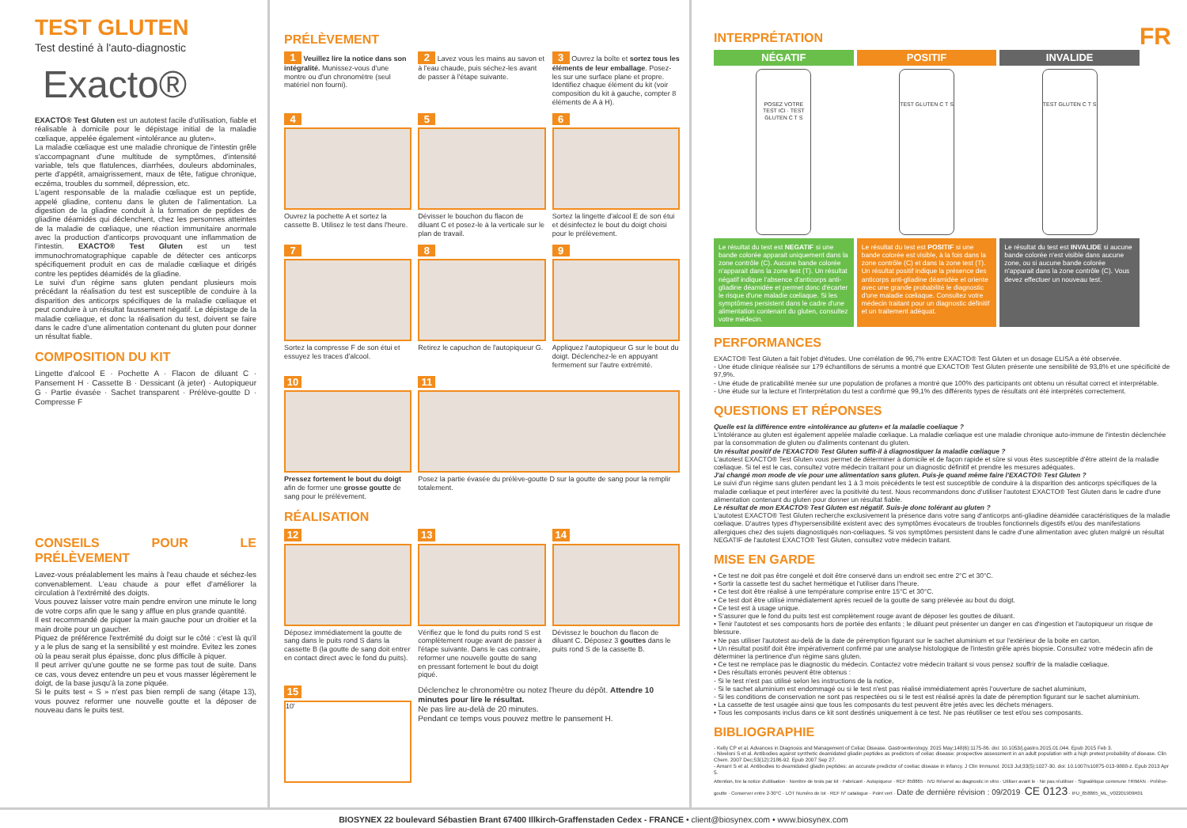TEST GLUTEN
Test destiné à l'auto-diagnostic
Exacto®
EXACTO® Test Gluten est un autotest facile d'utilisation, fiable et réalisable à domicile pour le dépistage initial de la maladie cœliaque, appelée également «intolérance au gluten».
La maladie cœliaque est une maladie chronique de l'intestin grêle s'accompagnant d'une multitude de symptômes, d'intensité variable, tels que flatulences, diarrhées, douleurs abdominales, perte d'appétit, amaigrissement, maux de tête, fatigue chronique, eczéma, troubles du sommeil, dépression, etc.
L'agent responsable de la maladie cœliaque est un peptide, appelé gliadine, contenu dans le gluten de l'alimentation. La digestion de la gliadine conduit à la formation de peptides de gliadine déamidés qui déclenchent, chez les personnes atteintes de la maladie de cœliaque, une réaction immunitaire anormale avec la production d'anticorps provoquant une inflammation de l'intestin. EXACTO® Test Gluten est un test immunochromatographique capable de détecter ces anticorps spécifiquement produit en cas de maladie cœliaque et dirigés contre les peptides déamidés de la gliadine.
Le suivi d'un régime sans gluten pendant plusieurs mois précédant la réalisation du test est susceptible de conduire à la disparition des anticorps spécifiques de la maladie cœliaque et peut conduire à un résultat faussement négatif. Le dépistage de la maladie cœliaque, et donc la réalisation du test, doivent se faire dans le cadre d'une alimentation contenant du gluten pour donner un résultat fiable.
COMPOSITION DU KIT
Lingette d'alcool E · Pochette A · Flacon de diluant C · Pansement H · Cassette B · Dessicant (à jeter) · Autopiqueur G · Partie évasée · Sachet transparent · Prélève-goutte D · Compresse F
CONSEILS POUR LE PRÉLÈVEMENT
Lavez-vous préalablement les mains à l'eau chaude et séchez-les convenablement. L'eau chaude a pour effet d'améliorer la circulation à l'extrémité des doigts.
Vous pouvez laisser votre main pendre environ une minute le long de votre corps afin que le sang y afflue en plus grande quantité.
Il est recommandé de piquer la main gauche pour un droitier et la main droite pour un gaucher.
Piquez de préférence l'extrémité du doigt sur le côté : c'est là qu'il y a le plus de sang et la sensibilité y est moindre. Evitez les zones où la peau serait plus épaisse, donc plus difficile à piquer.
Il peut arriver qu'une goutte ne se forme pas tout de suite. Dans ce cas, vous devez entendre un peu et vous masser légèrement le doigt, de la base jusqu'à la zone piquée.
Si le puits test « S » n'est pas bien rempli de sang (étape 13), vous pouvez reformer une nouvelle goutte et la déposer de nouveau dans le puits test.
PRÉLÈVEMENT
1 Veuillez lire la notice dans son intégralité. Munissez-vous d'une montre ou d'un chronomètre (seul matériel non fourni).
2 Lavez vous les mains au savon et à l'eau chaude, puis séchez-les avant de passer à l'étape suivante.
3 Ouvrez la boîte et sortez tous les éléments de leur emballage. Posez-les sur une surface plane et propre. Identifiez chaque élément du kit (voir composition du kit à gauche, compter 8 éléments de A à H).
4
Ouvrez la pochette A et sortez la cassette B. Utilisez le test dans l'heure.
5
Dévisser le bouchon du flacon de diluant C et posez-le à la verticale sur le plan de travail.
6
Sortez la lingette d'alcool E de son étui et désinfectez le bout du doigt choisi pour le prélèvement.
7
Sortez la compresse F de son étui et essuyez les traces d'alcool.
8
Retirez le capuchon de l'autopiqueur G.
9
Appliquez l'autopiqueur G sur le bout du doigt. Déclenchez-le en appuyant fermement sur l'autre extrémité.
10
Pressez fortement le bout du doigt afin de former une grosse goutte de sang pour le prélèvement.
11
Posez la partie évasée du prélève-goutte D sur la goutte de sang pour la remplir totalement.
RÉALISATION
12
Déposez immédiatement la goutte de sang dans le puits rond S dans la cassette B (la goutte de sang doit entrer en contact direct avec le fond du puits).
13
Vérifiez que le fond du puits rond S est complètement rouge avant de passer à l'étape suivante. Dans le cas contraire, reformer une nouvelle goutte de sang en pressant fortement le bout du doigt piqué.
14
Dévissez le bouchon du flacon de diluant C. Déposez 3 gouttes dans le puits rond S de la cassette B.
15
10'
Déclenchez le chronomètre ou notez l'heure du dépôt. Attendre 10 minutes pour lire le résultat.
Ne pas lire au-delà de 20 minutes.
Pendant ce temps vous pouvez mettre le pansement H.
FR
INTERPRÉTATION
NÉGATIF
POSEZ VOTRE TEST ICI · TEST GLUTEN C T S
Le résultat du test est NEGATIF si une bande colorée apparait uniquement dans la zone contrôle (C). Aucune bande colorée n'apparait dans la zone test (T). Un résultat négatif indique l'absence d'anticorps anti-gliadine déamidée et permet donc d'écarter le risque d'une maladie cœliaque. Si les symptômes persistent dans le cadre d'une alimentation contenant du gluten, consultez votre médecin.
POSITIF
TEST GLUTEN C T S
Le résultat du test est POSITIF si une bande colorée est visible, à la fois dans la zone contrôle (C) et dans la zone test (T). Un résultat positif indique la présence des anticorps anti-gliadine déamidée et oriente avec une grande probabilité le diagnostic d'une maladie cœliaque. Consultez votre médecin traitant pour un diagnostic définitif et un traitement adéquat.
INVALIDE
TEST GLUTEN C T S
Le résultat du test est INVALIDE si aucune bande colorée n'est visible dans aucune zone, ou si aucune bande colorée n'apparait dans la zone contrôle (C). Vous devez effectuer un nouveau test.
PERFORMANCES
EXACTO® Test Gluten a fait l'objet d'études. Une corrélation de 96,7% entre EXACTO® Test Gluten et un dosage ELISA a été observée.
- Une étude clinique réalisée sur 179 échantillons de sérums a montré que EXACTO® Test Gluten présente une sensibilité de 93,8% et une spécificité de 97,9%.
- Une étude de praticabilité menée sur une population de profanes a montré que 100% des participants ont obtenu un résultat correct et interprétable.
- Une étude sur la lecture et l'interprétation du test a confirmé que 99,1% des différents types de résultats ont été interprétés correctement.
QUESTIONS ET RÉPONSES
Quelle est la différence entre «intolérance au gluten» et la maladie coeliaque ?
L'intolérance au gluten est également appelée maladie cœliaque. La maladie cœliaque est une maladie chronique auto-immune de l'intestin déclenchée par la consommation de gluten ou d'aliments contenant du gluten.
Un résultat positif de l'EXACTO® Test Gluten suffit-il à diagnostiquer la maladie cœliaque ?
L'autotest EXACTO® Test Gluten vous permet de déterminer à domicile et de façon rapide et sûre si vous êtes susceptible d'être atteint de la maladie cœliaque. Si tel est le cas, consultez votre médecin traitant pour un diagnostic définitif et prendre les mesures adéquates.
J'ai changé mon mode de vie pour une alimentation sans gluten. Puis-je quand même faire l'EXACTO® Test Gluten ?
Le suivi d'un régime sans gluten pendant les 1 à 3 mois précédents le test est susceptible de conduire à la disparition des anticorps spécifiques de la maladie cœliaque et peut interférer avec la positivité du test. Nous recommandons donc d'utiliser l'autotest EXACTO® Test Gluten dans le cadre d'une alimentation contenant du gluten pour donner un résultat fiable.
Le résultat de mon EXACTO® Test Gluten est négatif. Suis-je donc tolérant au gluten ?
L'autotest EXACTO® Test Gluten recherche exclusivement la présence dans votre sang d'anticorps anti-gliadine déamidée caractéristiques de la maladie cœliaque. D'autres types d'hypersensibilité existent avec des symptômes évocateurs de troubles fonctionnels digestifs et/ou des manifestations allergiques chez des sujets diagnostiqués non-cœliaques. Si vos symptômes persistent dans le cadre d'une alimentation avec gluten malgré un résultat NEGATIF de l'autotest EXACTO® Test Gluten, consultez votre médecin traitant.
MISE EN GARDE
• Ce test ne doit pas être congelé et doit être conservé dans un endroit sec entre 2°C et 30°C.
• Sortir la cassette test du sachet hermétique et l'utiliser dans l'heure.
• Ce test doit être réalisé à une température comprise entre 15°C et 30°C.
• Ce test doit être utilisé immédiatement après recueil de la goutte de sang prélevée au bout du doigt.
• Ce test est à usage unique.
• S'assurer que le fond du puits test est complètement rouge avant de déposer les gouttes de diluant.
• Tenir l'autotest et ses composants hors de portée des enfants ; le diluant peut présenter un danger en cas d'ingestion et l'autopiqueur un risque de blessure.
• Ne pas utiliser l'autotest au-delà de la date de péremption figurant sur le sachet aluminium et sur l'extérieur de la boite en carton.
• Un résultat positif doit être impérativement confirmé par une analyse histologique de l'intestin grêle après biopsie. Consultez votre médecin afin de déterminer la pertinence d'un régime sans gluten.
• Ce test ne remplace pas le diagnostic du médecin. Contactez votre médecin traitant si vous pensez souffrir de la maladie cœliaque.
• Des résultats erronés peuvent être obtenus :
- Si le test n'est pas utilisé selon les instructions de la notice,
- Si le sachet aluminium est endommagé ou si le test n'est pas réalisé immédiatement après l'ouverture de sachet aluminium,
- Si les conditions de conservation ne sont pas respectées ou si le test est réalisé après la date de péremption figurant sur le sachet aluminium.
• La cassette de test usagée ainsi que tous les composants du test peuvent être jetés avec les déchets ménagers.
• Tous les composants inclus dans ce kit sont destinés uniquement à ce test. Ne pas réutiliser ce test et/ou ses composants.
BIBLIOGRAPHIE
- Kelly CP et al. Advances in Diagnosis and Management of Celiac Disease. Gastroenterology. 2015 May;148(6):1175-86. doi: 10.1053/j.gastro.2015.01.044. Epub 2015 Feb 3.
- Niveloni S et al. Antibodies against synthetic deamidated gliadin peptides as predictors of celiac disease: prospective assessment in an adult population with a high pretest probability of disease. Clin Chem. 2007 Dec;53(12):2186-92. Epub 2007 Sep 27.
- Amarri S et al. Antibodies to deamidated gliadin peptides: an accurate predictor of coeliac disease in infancy. J Clin Immunol. 2013 Jul;33(5):1027-30. doi: 10.1007/s10875-013-9888-z. Epub 2013 Apr 5.
Attention, lire la notice d'utilisation · Nombre de tests par kit · Fabricant · Autopiqueur · REF 858865 · IVD Réservé au diagnostic in vitro · Utiliser avant le · Ne pas réutiliser · Signalétique commune TRIMAN · Prélève-goutte · Conserver entre 2-30°C · LOT Numéro de lot · REF N° catalogue · Point vert · Date de dernière révision : 09/2019 · CE 0123 · IFU_858865_ML_V02201909R01
BIOSYNEX 22 boulevard Sébastien Brant 67400 Illkirch-Graffenstaden Cedex - FRANCE • client@biosynex.com • www.biosynex.com